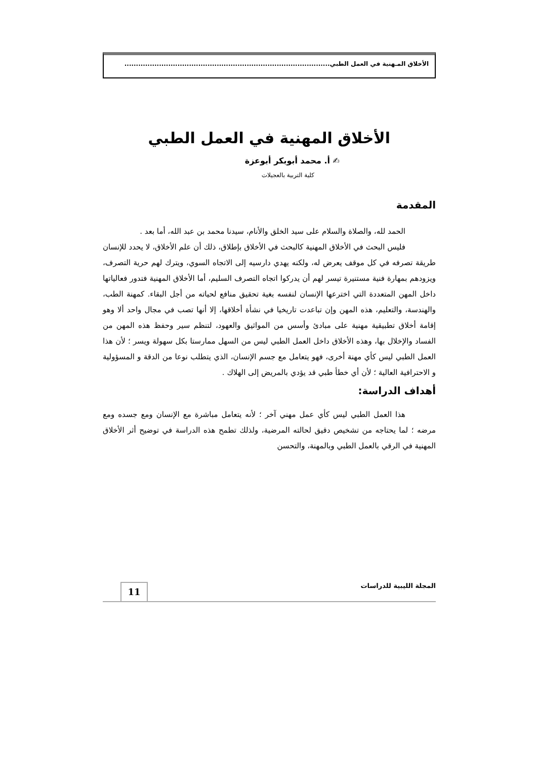الأخلاق المـهنية في العمل الطبي.........................................................................................
الأخلاق المهنية في العمل الطبي
✍ أ. محمد أبوبكر أبوعزة
كلية التربية بالعجيلات
المقدمة
الحمد لله، والصلاة والسلام على سيد الخلق والأنام، سيدنا محمد بن عبد الله، أما بعد .
فليس البحث في الأخلاق المهنية كالبحث في الأخلاق بإطلاق، ذلك أن علم الأخلاق، لا يحدد للإنسان طريقة تصرفه في كل موقف يعرض له، ولكنه يهدي دارسيه إلى الاتجاه السوي، ويترك لهم حرية التصرف، ويزودهم بمهارة فنية مستنيرة تيسر لهم أن يدركوا اتجاه التصرف السليم، أما الأخلاق المهنية فتدور فعالياتها داخل المهن المتعددة التي اخترعها الإنسان لنفسه بغية تحقيق منافع لحياته من أجل البقاء. كمهنة الطب، والهندسة، والتعليم، هذه المهن وإن تباعدت تاريخيا في نشأة أخلاقها، إلا أنها تصب في مجال واحد ألا وهو إقامة أخلاق تطبيقية مهنية على مبادئ وأسس من المواثيق والعهود، لتنظم سير وحفظ هذه المهن من الفساد والإخلال بها، وهذه الأخلاق داخل العمل الطبي ليس من السهل ممارستا بكل سهولة ويسر ؛ لأن هذا العمل الطبي ليس كأي مهنة أخرى، فهو يتعامل مع جسم الإنسان، الذي يتطلب نوعا من الدقة و المسؤولية و الاحترافية العالية ؛ لأن أي خطأ طبي قد يؤدي بالمريض إلى الهلاك .
أهداف الدراسة:
هذا العمل الطبي ليس كأي عمل مهني آخر ؛ لأنه يتعامل مباشرة مع الإنسان ومع جسده ومع مرضه ؛ لما يحتاجه من تشخيص دقيق لحالته المرضية، ولذلك تطمح هذه الدراسة في توضيح أثر الأخلاق المهنية في الرقي بالعمل الطبي وبالمهنة، والتحسن
المجلة الليبية للدراسات
11